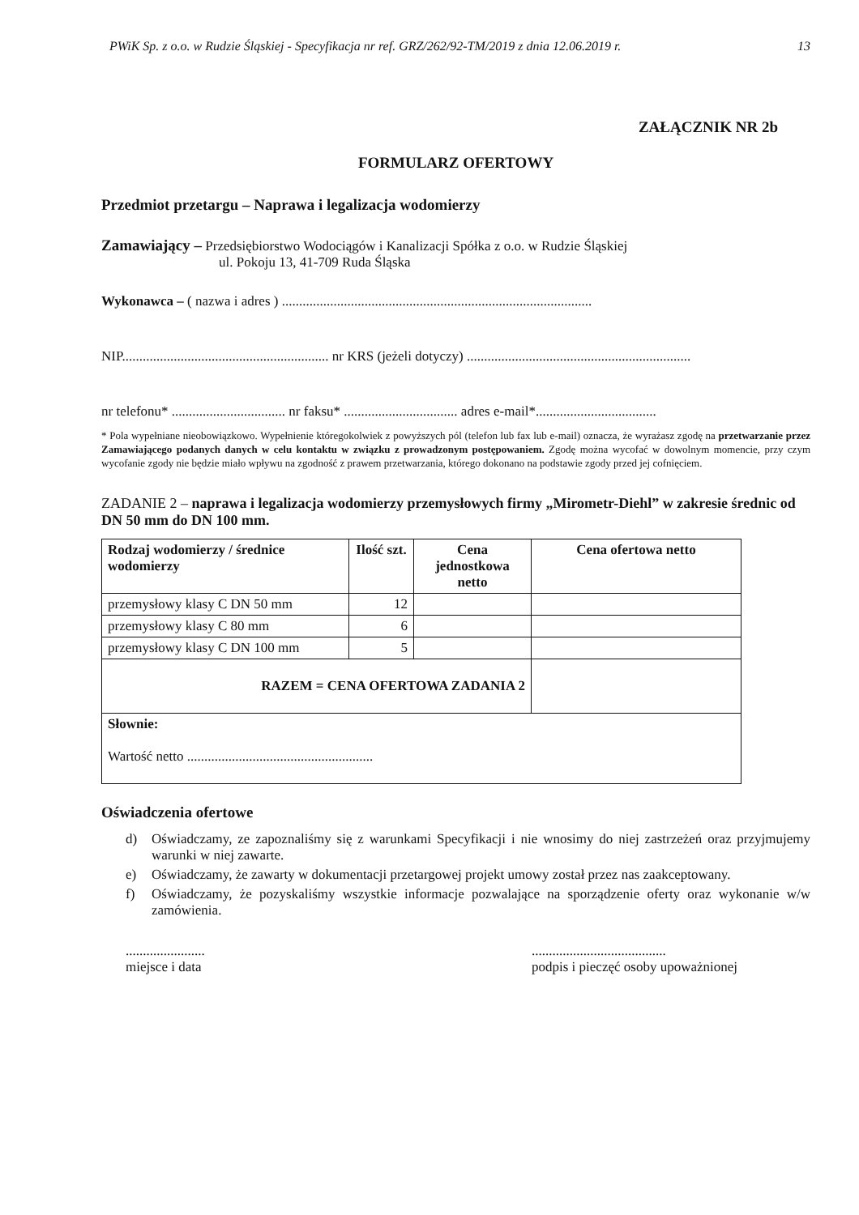PWiK Sp. z o.o. w Rudzie Śląskiej - Specyfikacja nr ref. GRZ/262/92-TM/2019 z dnia 12.06.2019 r. 13
ZAŁĄCZNIK NR 2b
FORMULARZ OFERTOWY
Przedmiot przetargu – Naprawa i legalizacja wodomierzy
Zamawiający – Przedsiębiorstwo Wodociągów i Kanalizacji Spółka z o.o. w Rudzie Śląskiej
ul. Pokoju 13, 41-709 Ruda Śląska
Wykonawca – ( nazwa i adres ) ..........................................................................................
NIP............................................................ nr KRS (jeżeli dotyczy) .................................................................
nr telefonu* ................................. nr faksu* ................................. adres e-mail*...................................
* Pola wypełniane nieobowiązkowo. Wypełnienie któregokolwiek z powyższych pól (telefon lub fax lub e-mail) oznacza, że wyrażasz zgodę na przetwarzanie przez Zamawiającego podanych danych w celu kontaktu w związku z prowadzonym postępowaniem. Zgodę można wycofać w dowolnym momencie, przy czym wycofanie zgody nie będzie miało wpływu na zgodność z prawem przetwarzania, którego dokonano na podstawie zgody przed jej cofnięciem.
ZADANIE 2 – naprawa i legalizacja wodomierzy przemysłowych firmy „Mirometr-Diehl” w zakresie średnic od DN 50 mm do DN 100 mm.
| Rodzaj wodomierzy / średnice wodomierzy | Ilość szt. | Cena jednostkowa netto | Cena ofertowa netto |
| --- | --- | --- | --- |
| przemysłowy klasy C DN 50 mm | 12 | | |
| przemysłowy klasy C 80 mm | 6 | | |
| przemysłowy klasy C DN 100 mm | 5 | | |
| RAZEM = CENA OFERTOWA ZADANIA 2 | | | |
| Słownie: Wartość netto ...................................................... | | | |
Oświadczenia ofertowe
d) Oświadczamy, ze zapoznaliśmy się z warunkami Specyfikacji i nie wnosimy do niej zastrzeżeń oraz przyjmujemy warunki w niej zawarte.
e) Oświadczamy, że zawarty w dokumentacji przetargowej projekt umowy został przez nas zaakceptowany.
f) Oświadczamy, że pozyskaliśmy wszystkie informacje pozwalające na sporządzenie oferty oraz wykonanie w/w zamówienia.
.......................
miejsce i data
.......................................
podpis i pieczęć osoby upoważnionej